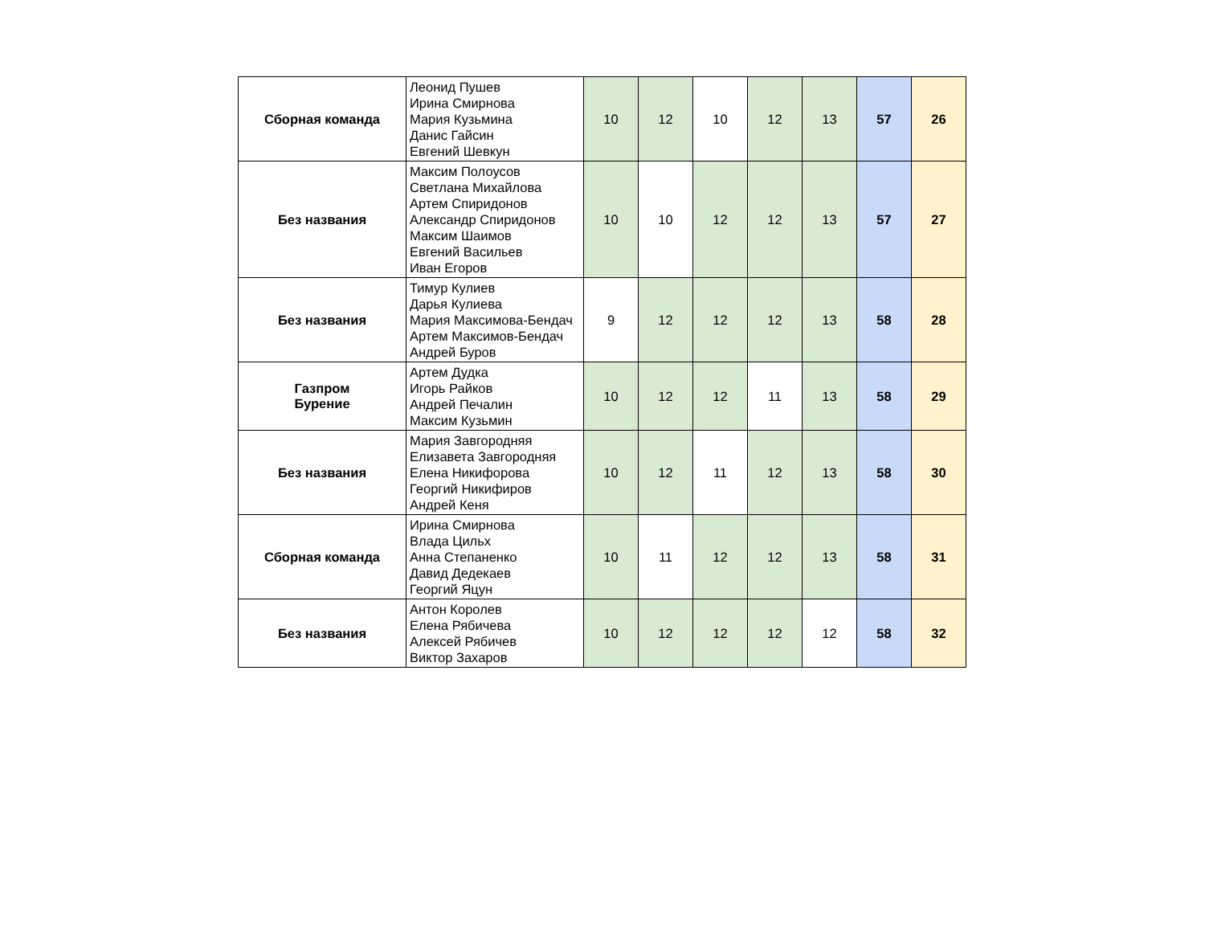| Сборная команда | Леонид Пушев Ирина Смирнова Мария Кузьмина Данис Гайсин Евгений Шевкун | 10 | 12 | 10 | 12 | 13 | 57 | 26 |
| Без названия | Максим Полоусов Светлана Михайлова Артем Спиридонов Александр Спиридонов Максим Шаимов Евгений Васильев Иван Егоров | 10 | 10 | 12 | 12 | 13 | 57 | 27 |
| Без названия | Тимур Кулиев Дарья Кулиева Мария Максимова-Бендач Артем Максимов-Бендач Андрей Буров | 9 | 12 | 12 | 12 | 13 | 58 | 28 |
| Газпром Бурение | Артем Дудка Игорь Райков Андрей Печалин Максим Кузьмин | 10 | 12 | 12 | 11 | 13 | 58 | 29 |
| Без названия | Мария Завгородняя Елизавета Завгородняя Елена Никифорова Георгий Никифиров Андрей Кеня | 10 | 12 | 11 | 12 | 13 | 58 | 30 |
| Сборная команда | Ирина Смирнова Влада Цильх Анна Степаненко Давид Дедекаев Георгий Яцун | 10 | 11 | 12 | 12 | 13 | 58 | 31 |
| Без названия | Антон Королев Елена Рябичева Алексей Рябичев Виктор Захаров | 10 | 12 | 12 | 12 | 12 | 58 | 32 |